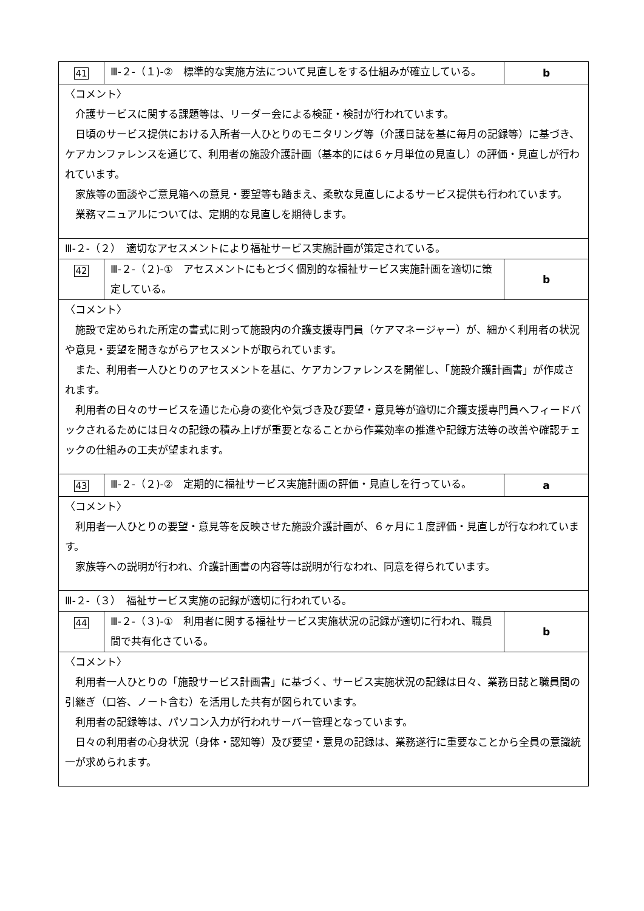| 41 | Ⅲ-２-（１)-② 標準的な実施方法について見直しをする仕組みが確立している。 | b |
| 〈コメント〉 介護サービスに関する課題等は、リーダー会による検証・検討が行われています。 日頃のサービス提供における入所者一人ひとりのモニタリング等（介護日誌を基に毎月の記録等）に基づき、ケアカンファレンスを通じて、利用者の施設介護計画（基本的には６ヶ月単位の見直し）の評価・見直しが行われています。 家族等の面談やご意見箱への意見・要望等も踏まえ、柔軟な見直しによるサービス提供も行われています。 業務マニュアルについては、定期的な見直しを期待します。 | | |
| Ⅲ-２-（２） 適切なアセスメントにより福祉サービス実施計画が策定されている。 | | |
| 42 | Ⅲ-２-（２)-① アセスメントにもとづく個別的な福祉サービス実施計画を適切に策定している。 | b |
| 〈コメント〉 施設で定められた所定の書式に則って施設内の介護支援専門員（ケアマネージャー）が、細かく利用者の状況や意見・要望を聞きながらアセスメントが取られています。 また、利用者一人ひとりのアセスメントを基に、ケアカンファレンスを開催し、「施設介護計画書」が作成されます。 利用者の日々のサービスを通じた心身の変化や気づき及び要望・意見等が適切に介護支援専門員へフィードバックされるためには日々の記録の積み上げが重要となることから作業効率の推進や記録方法等の改善や確認チェックの仕組みの工夫が望まれます。 | | |
| 43 | Ⅲ-２-（２)-② 定期的に福祉サービス実施計画の評価・見直しを行っている。 | a |
| 〈コメント〉 利用者一人ひとりの要望・意見等を反映させた施設介護計画が、６ヶ月に１度評価・見直しが行なわれています。 家族等への説明が行われ、介護計画書の内容等は説明が行なわれ、同意を得られています。 | | |
| Ⅲ-２-（３） 福祉サービス実施の記録が適切に行われている。 | | |
| 44 | Ⅲ-２-（３)-① 利用者に関する福祉サービス実施状況の記録が適切に行われ、職員間で共有化さている。 | b |
| 〈コメント〉 利用者一人ひとりの「施設サービス計画書」に基づく、サービス実施状況の記録は日々、業務日誌と職員間の引継ぎ（口答、ノート含む）を活用した共有が図られています。 利用者の記録等は、パソコン入力が行われサーバー管理となっています。 日々の利用者の心身状況（身体・認知等）及び要望・意見の記録は、業務遂行に重要なことから全員の意識統一が求められます。 | | |